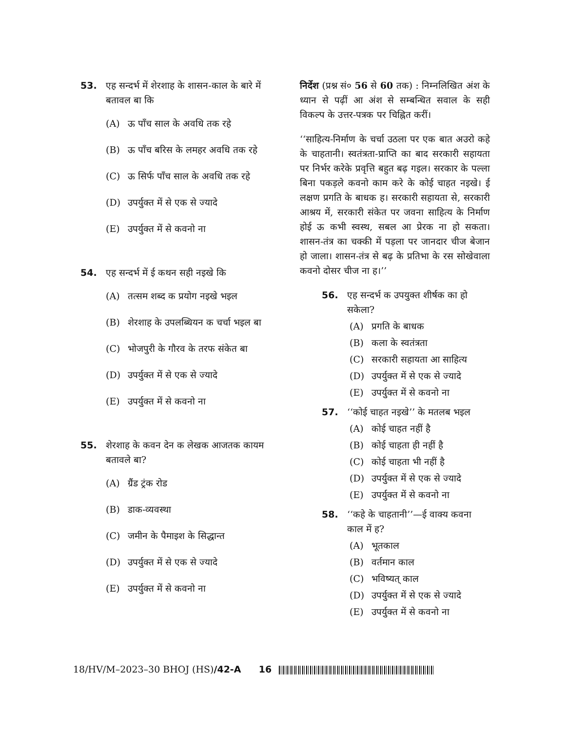53. एह सन्दर्भ में शेरशाह के शासन-काल के बारे में बतावल बा कि
(A) ऊ पाँच साल के अवधि तक रहे
(B) ऊ पाँच बरिस के लमहर अवधि तक रहे
(C) ऊ सिर्फ पाँच साल के अवधि तक रहे
(D) उपर्युक्त में से एक से ज्यादे
(E) उपर्युक्त में से कवनो ना
54. एह सन्दर्भ में ई कथन सही नइखे कि
(A) तत्सम शब्द क प्रयोग नइखे भइल
(B) शेरशाह के उपलब्धियन क चर्चा भइल बा
(C) भोजपुरी के गौरव के तरफ संकेत बा
(D) उपर्युक्त में से एक से ज्यादे
(E) उपर्युक्त में से कवनो ना
55. शेरशाह के कवन देन क लेखक आजतक कायम बतावले बा?
(A) ग्रैंड ट्रंक रोड
(B) डाक-व्यवस्था
(C) जमीन के पैमाइश के सिद्धान्त
(D) उपर्युक्त में से एक से ज्यादे
(E) उपर्युक्त में से कवनो ना
निर्देश (प्रश्न सं० 56 से 60 तक) : निम्नलिखित अंश के ध्यान से पढ़ीं आ अंश से सम्बन्धित सवाल के सही विकल्प के उत्तर-पत्रक पर चिह्नित करीं।
‘‘साहित्य-निर्माण के चर्चा उठला पर एक बात अउरो कहे के चाहतानी। स्वतंत्रता-प्राप्ति का बाद सरकारी सहायता पर निर्भर करेके प्रवृत्ति बहुत बढ़ गइल। सरकार के पल्ला बिना पकड़ले कवनो काम करे के कोई चाहत नइखे। ई लक्षण प्रगति के बाधक ह। सरकारी सहायता से, सरकारी आश्रय में, सरकारी संकेत पर जवना साहित्य के निर्माण होई ऊ कभी स्वस्थ, सबल आ प्रेरक ना हो सकता। शासन-तंत्र का चक्की में पड़ला पर जानदार चीज बेजान हो जाला। शासन-तंत्र से बढ़ के प्रतिभा के रस सोखेवाला कवनो दोसर चीज ना ह।’’
56. एह सन्दर्भ क उपयुक्त शीर्षक का हो सकेला?
(A) प्रगति के बाधक
(B) कला के स्वतंत्रता
(C) सरकारी सहायता आ साहित्य
(D) उपर्युक्त में से एक से ज्यादे
(E) उपर्युक्त में से कवनो ना
57. ‘‘कोई चाहत नइखे’’ के मतलब भइल
(A) कोई चाहत नहीं है
(B) कोई चाहता ही नहीं है
(C) कोई चाहता भी नहीं है
(D) उपर्युक्त में से एक से ज्यादे
(E) उपर्युक्त में से कवनो ना
58. ‘‘कहे के चाहतानी’’—ई वाक्य कवना काल में ह?
(A) भूतकाल
(B) वर्तमान काल
(C) भविष्यत् काल
(D) उपर्युक्त में से एक से ज्यादे
(E) उपर्युक्त में से कवनो ना
18/HV/M–2023–30 BHOJ (HS)/42-A 16